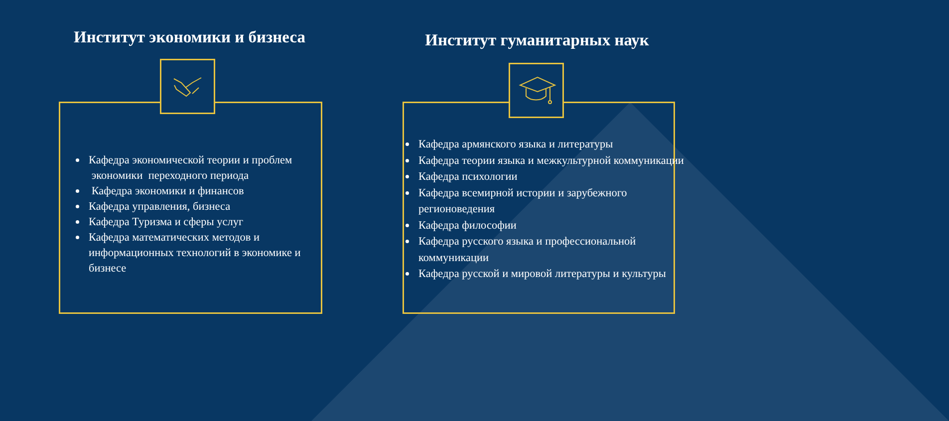Институт экономики и бизнеса
Кафедра экономической теории и проблем экономики переходного периода
Кафедра экономики и финансов
Кафедра управления, бизнеса
Кафедра Туризма и сферы услуг
Кафедра математических методов и информационных технологий в экономике и бизнесе
Институт гуманитарных наук
Кафедра армянского языка и литературы
Кафедра теории языка и межкультурной коммуникации
Кафедра психологии
Кафедра всемирной истории и зарубежного регионоведения
Кафедра философии
Кафедра русского языка и профессиональной коммуникации
Кафедра русской и мировой литературы и культуры